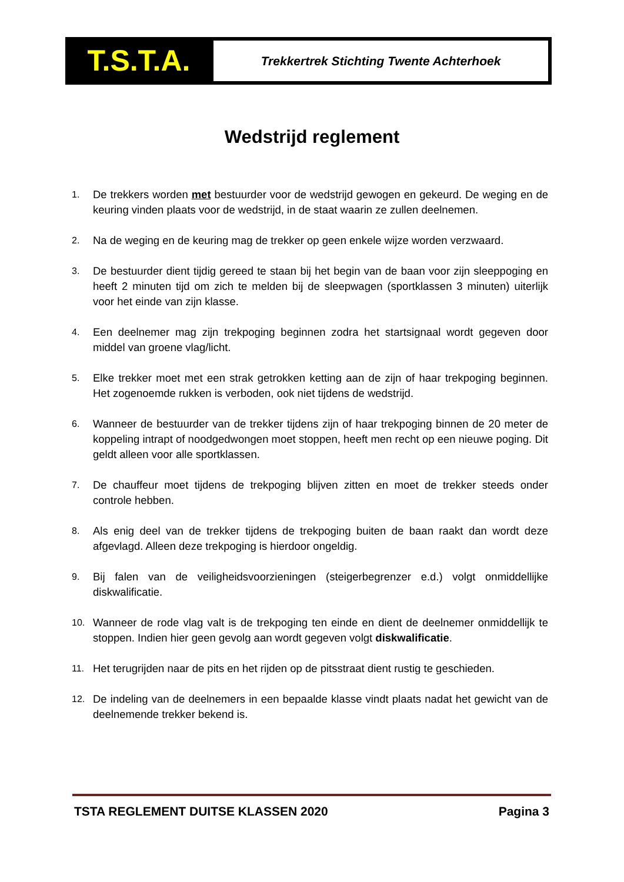T.S.T.A.
Trekkertrek Stichting Twente Achterhoek
Wedstrijd reglement
1. De trekkers worden met bestuurder voor de wedstrijd gewogen en gekeurd. De weging en de keuring vinden plaats voor de wedstrijd, in de staat waarin ze zullen deelnemen.
2. Na de weging en de keuring mag de trekker op geen enkele wijze worden verzwaard.
3. De bestuurder dient tijdig gereed te staan bij het begin van de baan voor zijn sleeppoging en heeft 2 minuten tijd om zich te melden bij de sleepwagen (sportklassen 3 minuten) uiterlijk voor het einde van zijn klasse.
4. Een deelnemer mag zijn trekpoging beginnen zodra het startsignaal wordt gegeven door middel van groene vlag/licht.
5. Elke trekker moet met een strak getrokken ketting aan de zijn of haar trekpoging beginnen. Het zogenoemde rukken is verboden, ook niet tijdens de wedstrijd.
6. Wanneer de bestuurder van de trekker tijdens zijn of haar trekpoging binnen de 20 meter de koppeling intrapt of noodgedwongen moet stoppen, heeft men recht op een nieuwe poging. Dit geldt alleen voor alle sportklassen.
7. De chauffeur moet tijdens de trekpoging blijven zitten en moet de trekker steeds onder controle hebben.
8. Als enig deel van de trekker tijdens de trekpoging buiten de baan raakt dan wordt deze afgevlagd. Alleen deze trekpoging is hierdoor ongeldig.
9. Bij falen van de veiligheidsvoorzieningen (steigerbegrenzer e.d.) volgt onmiddellijke diskwalificatie.
10. Wanneer de rode vlag valt is de trekpoging ten einde en dient de deelnemer onmiddellijk te stoppen. Indien hier geen gevolg aan wordt gegeven volgt diskwalificatie.
11. Het terugrijden naar de pits en het rijden op de pitsstraat dient rustig te geschieden.
12. De indeling van de deelnemers in een bepaalde klasse vindt plaats nadat het gewicht van de deelnemende trekker bekend is.
TSTA REGLEMENT DUITSE KLASSEN 2020 Pagina 3